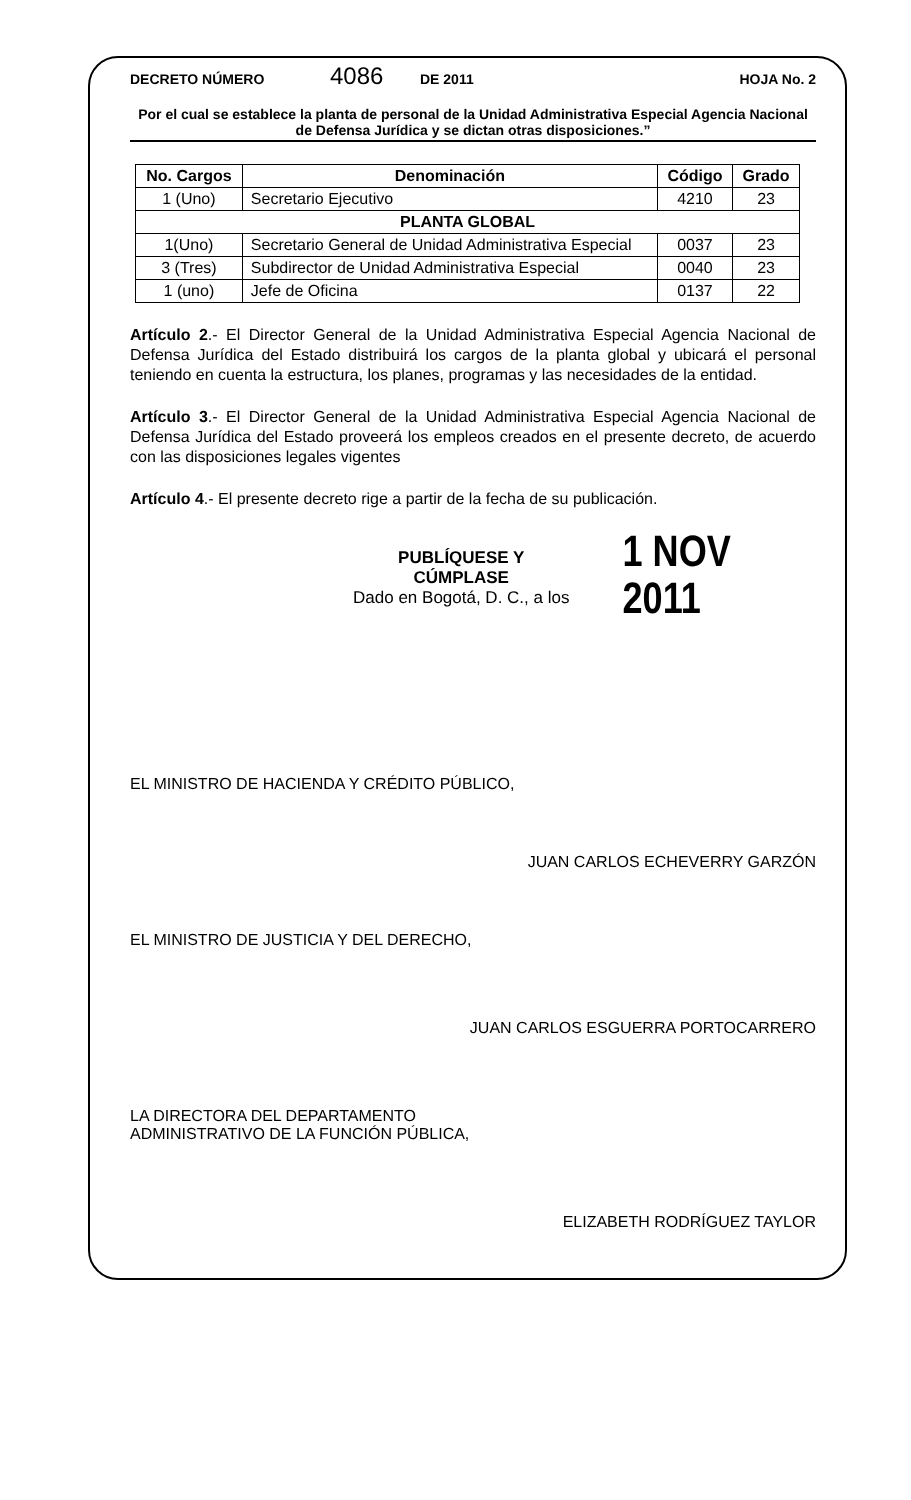DECRETO NÚMERO 4086 DE 2011 HOJA No. 2
Por el cual se establece la planta de personal de la Unidad Administrativa Especial Agencia Nacional de Defensa Jurídica y se dictan otras disposiciones.”
| No. Cargos | Denominación | Código | Grado |
| --- | --- | --- | --- |
| 1 (Uno) | Secretario Ejecutivo | 4210 | 23 |
| PLANTA GLOBAL | | | |
| 1(Uno) | Secretario General de Unidad Administrativa Especial | 0037 | 23 |
| 3 (Tres) | Subdirector de Unidad Administrativa Especial | 0040 | 23 |
| 1 (uno) | Jefe de Oficina | 0137 | 22 |
Artículo 2.- El Director General de la Unidad Administrativa Especial Agencia Nacional de Defensa Jurídica del Estado distribuirá los cargos de la planta global y ubicará el personal teniendo en cuenta la estructura, los planes, programas y las necesidades de la entidad.
Artículo 3.- El Director General de la Unidad Administrativa Especial Agencia Nacional de Defensa Jurídica del Estado proveerá los empleos creados en el presente decreto, de acuerdo con las disposiciones legales vigentes
Artículo 4.- El presente decreto rige a partir de la fecha de su publicación.
PUBLÍQUESE Y CÚMPLASE
Dado en Bogotá, D. C., a los
1 NOV 2011
EL MINISTRO DE HACIENDA Y CRÉDITO PÚBLICO,
JUAN CARLOS ECHEVERRY GARZÓN
EL MINISTRO DE JUSTICIA Y DEL DERECHO,
JUAN CARLOS ESGUERRA PORTOCARRERO
LA DIRECTORA DEL DEPARTAMENTO
ADMINISTRATIVO DE LA FUNCIÓN PÚBLICA,
ELIZABETH RODRÍGUEZ TAYLOR